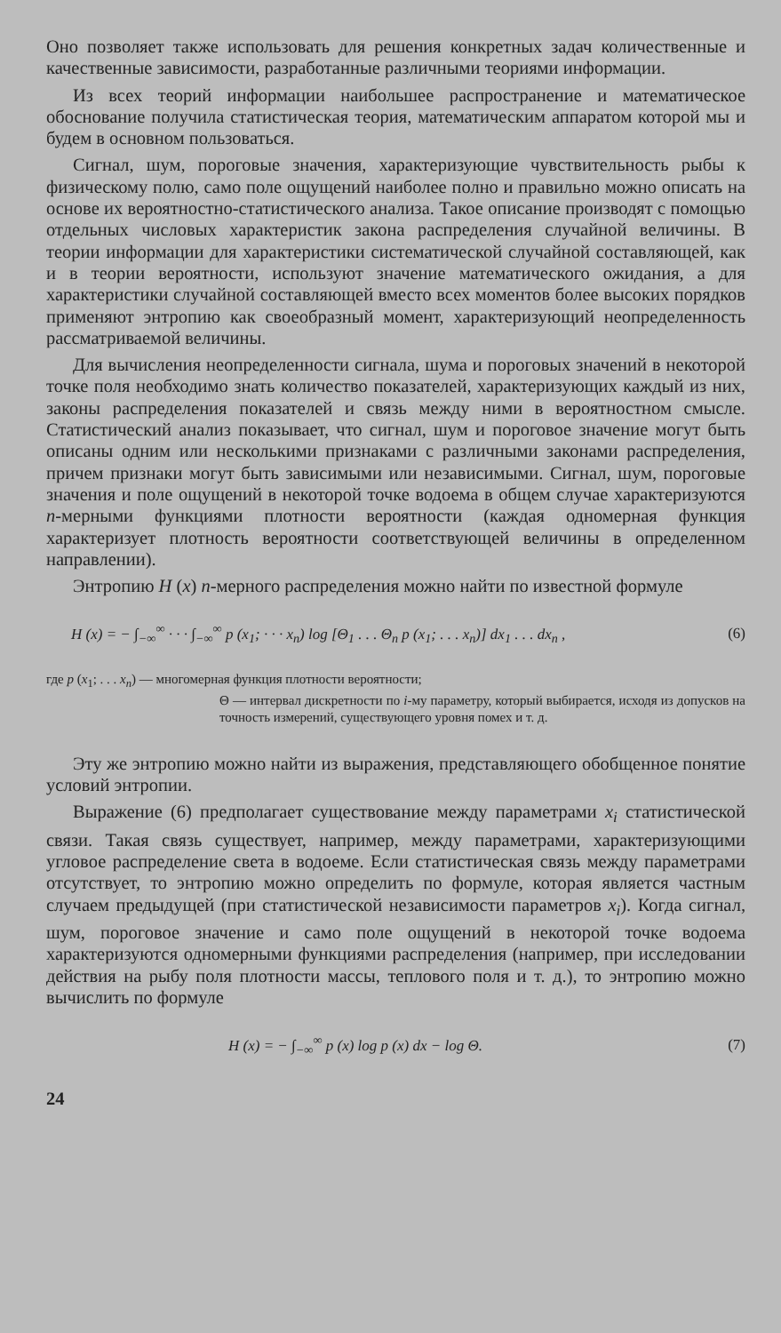Оно позволяет также использовать для решения конкретных задач количественные и качественные зависимости, разработанные различными теориями информации.
Из всех теорий информации наибольшее распространение и математическое обоснование получила статистическая теория, математическим аппаратом которой мы и будем в основном пользоваться.
Сигнал, шум, пороговые значения, характеризующие чувствительность рыбы к физическому полю, само поле ощущений наиболее полно и правильно можно описать на основе их вероятностно-статистического анализа. Такое описание производят с помощью отдельных числовых характеристик закона распределения случайной величины. В теории информации для характеристики систематической случайной составляющей, как и в теории вероятности, используют значение математического ожидания, а для характеристики случайной составляющей вместо всех моментов более высоких порядков применяют энтропию как своеобразный момент, характеризующий неопределенность рассматриваемой величины.
Для вычисления неопределенности сигнала, шума и пороговых значений в некоторой точке поля необходимо знать количество показателей, характеризующих каждый из них, законы распределения показателей и связь между ними в вероятностном смысле. Статистический анализ показывает, что сигнал, шум и пороговое значение могут быть описаны одним или несколькими признаками с различными законами распределения, причем признаки могут быть зависимыми или независимыми. Сигнал, шум, пороговые значения и поле ощущений в некоторой точке водоема в общем случае характеризуются n-мерными функциями плотности вероятности (каждая одномерная функция характеризует плотность вероятности соответствующей величины в определенном направлении).
Энтропию H (x) n-мерного распределения можно найти по известной формуле
H (x) = − ∫<sub>−∞</sub><sup>∞</sup> · · · ∫<sub>−∞</sub><sup>∞</sup> p (x<sub>1</sub>; · · · x<sub>n</sub>) log [Θ<sub>1</sub> . . . Θ<sub>n</sub> p (x<sub>1</sub>; . . . x<sub>n</sub>)] dx<sub>1</sub> . . . dx<sub>n</sub> , (6)
где p (x<sub>1</sub>; . . . x<sub>n</sub>) — многомерная функция плотности вероятности;
Θ — интервал дискретности по i-му параметру, который выбирается, исходя из допусков на точность измерений, существующего уровня помех и т. д.
Эту же энтропию можно найти из выражения, представляющего обобщенное понятие условий энтропии.
Выражение (6) предполагает существование между параметрами x<sub>i</sub> статистической связи. Такая связь существует, например, между параметрами, характеризующими угловое распределение света в водоеме. Если статистическая связь между параметрами отсутствует, то энтропию можно определить по формуле, которая является частным случаем предыдущей (при статистической независимости параметров x<sub>i</sub>). Когда сигнал, шум, пороговое значение и само поле ощущений в некоторой точке водоема характеризуются одномерными функциями распределения (например, при исследовании действия на рыбу поля плотности массы, теплового поля и т. д.), то энтропию можно вычислить по формуле
H (x) = − ∫<sub>−∞</sub><sup>∞</sup> p (x) log p (x) dx − log Θ. (7)
24